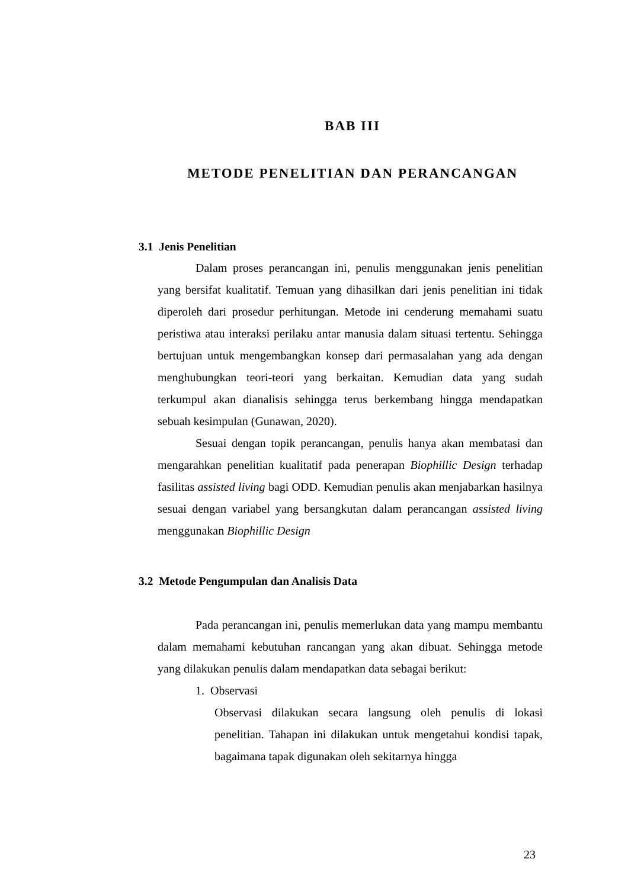BAB III
METODE PENELITIAN DAN PERANCANGAN
3.1 Jenis Penelitian
Dalam proses perancangan ini, penulis menggunakan jenis penelitian yang bersifat kualitatif. Temuan yang dihasilkan dari jenis penelitian ini tidak diperoleh dari prosedur perhitungan. Metode ini cenderung memahami suatu peristiwa atau interaksi perilaku antar manusia dalam situasi tertentu. Sehingga bertujuan untuk mengembangkan konsep dari permasalahan yang ada dengan menghubungkan teori-teori yang berkaitan. Kemudian data yang sudah terkumpul akan dianalisis sehingga terus berkembang hingga mendapatkan sebuah kesimpulan (Gunawan, 2020).
Sesuai dengan topik perancangan, penulis hanya akan membatasi dan mengarahkan penelitian kualitatif pada penerapan Biophillic Design terhadap fasilitas assisted living bagi ODD. Kemudian penulis akan menjabarkan hasilnya sesuai dengan variabel yang bersangkutan dalam perancangan assisted living menggunakan Biophillic Design
3.2 Metode Pengumpulan dan Analisis Data
Pada perancangan ini, penulis memerlukan data yang mampu membantu dalam memahami kebutuhan rancangan yang akan dibuat. Sehingga metode yang dilakukan penulis dalam mendapatkan data sebagai berikut:
1. Observasi
Observasi dilakukan secara langsung oleh penulis di lokasi penelitian. Tahapan ini dilakukan untuk mengetahui kondisi tapak, bagaimana tapak digunakan oleh sekitarnya hingga
23